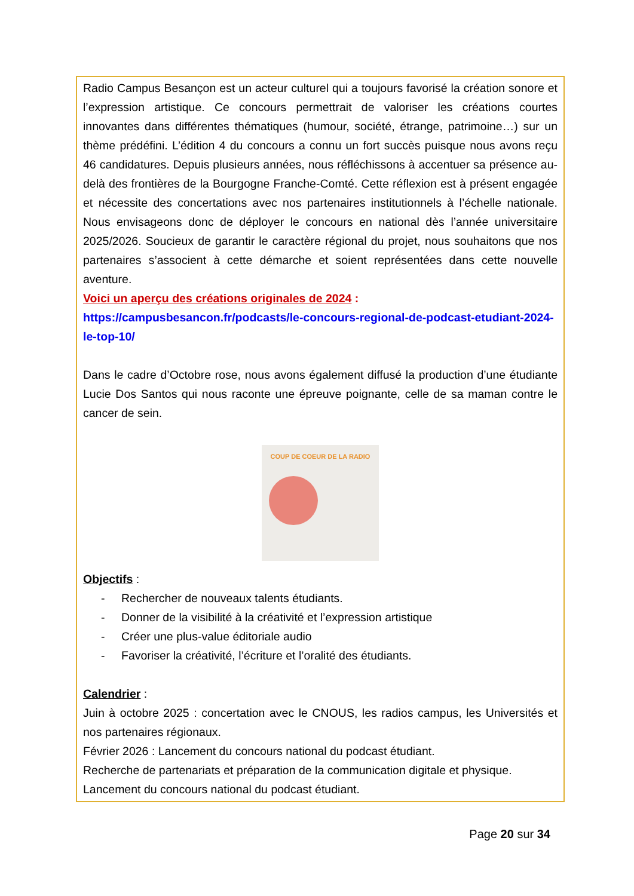Radio Campus Besançon est un acteur culturel qui a toujours favorisé la création sonore et l’expression artistique. Ce concours permettrait de valoriser les créations courtes innovantes dans différentes thématiques (humour, société, étrange, patrimoine…) sur un thème prédéfini. L’édition 4 du concours a connu un fort succès puisque nous avons reçu 46 candidatures. Depuis plusieurs années, nous réfléchissons à accentuer sa présence au-delà des frontières de la Bourgogne Franche-Comté. Cette réflexion est à présent engagée et nécessite des concertations avec nos partenaires institutionnels à l’échelle nationale. Nous envisageons donc de déployer le concours en national dès l’année universitaire 2025/2026. Soucieux de garantir le caractère régional du projet, nous souhaitons que nos partenaires s’associent à cette démarche et soient représentées dans cette nouvelle aventure.
Voici un aperçu des créations originales de 2024 :
https://campusbesancon.fr/podcasts/le-concours-regional-de-podcast-etudiant-2024-le-top-10/
Dans le cadre d’Octobre rose, nous avons également diffusé la production d’une étudiante Lucie Dos Santos qui nous raconte une épreuve poignante, celle de sa maman contre le cancer de sein.
COUP DE COEUR DE LA RADIO
Objectifs
:
- Rechercher de nouveaux talents étudiants.
- Donner de la visibilité à la créativité et l’expression artistique
- Créer une plus-value éditoriale audio
- Favoriser la créativité, l’écriture et l’oralité des étudiants.
Calendrier
:
Juin à octobre 2025 : concertation avec le CNOUS, les radios campus, les Universités et nos partenaires régionaux.
Février 2026 : Lancement du concours national du podcast étudiant.
Recherche de partenariats et préparation de la communication digitale et physique.
Lancement du concours national du podcast étudiant.
Page 20 sur 34